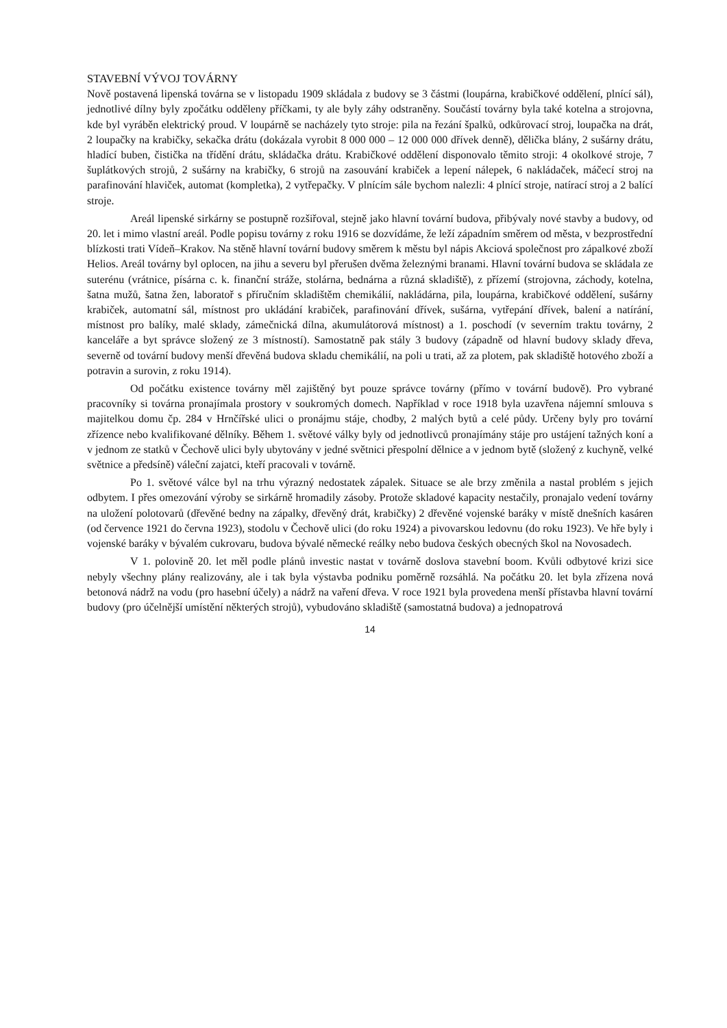STAVEBNÍ VÝVOJ TOVÁRNY
Nově postavená lipenská továrna se v listopadu 1909 skládala z budovy se 3 částmi (loupárna, krabičkové oddělení, plnící sál), jednotlivé dílny byly zpočátku odděleny příčkami, ty ale byly záhy odstraněny. Součástí továrny byla také kotelna a strojovna, kde byl vyráběn elektrický proud. V loupárně se nacházely tyto stroje: pila na řezání špalků, odkůrovací stroj, loupačka na drát, 2 loupačky na krabičky, sekačka drátu (dokázala vyrobit 8 000 000 – 12 000 000 dřívek denně), dělička blány, 2 sušárny drátu, hladící buben, čistička na třídění drátu, skládačka drátu. Krabičkové oddělení disponovalo těmito stroji: 4 okolkové stroje, 7 šuplátkových strojů, 2 sušárny na krabičky, 6 strojů na zasouvání krabiček a lepení nálepek, 6 nakládaček, máčecí stroj na parafinování hlaviček, automat (kompletka), 2 vytřepačky. V plnícím sále bychom nalezli: 4 plnící stroje, natírací stroj a 2 balící stroje.
Areál lipenské sirkárny se postupně rozšiřoval, stejně jako hlavní tovární budova, přibývaly nové stavby a budovy, od 20. let i mimo vlastní areál. Podle popisu továrny z roku 1916 se dozvídáme, že leží západním směrem od města, v bezprostřední blízkosti trati Vídeň–Krakov. Na stěně hlavní tovární budovy směrem k městu byl nápis Akciová společnost pro zápalkové zboží Helios. Areál továrny byl oplocen, na jihu a severu byl přerušen dvěma železnými branami. Hlavní tovární budova se skládala ze suterénu (vrátnice, písárna c. k. finanční stráže, stolárna, bednárna a různá skladiště), z přízemí (strojovna, záchody, kotelna, šatna mužů, šatna žen, laboratoř s příručním skladištěm chemikálií, nakládárna, pila, loupárna, krabičkové oddělení, sušárny krabiček, automatní sál, místnost pro ukládání krabiček, parafinování dřívek, sušárna, vytřepání dřívek, balení a natírání, místnost pro balíky, malé sklady, zámečnická dílna, akumulátorová místnost) a 1. poschodí (v severním traktu továrny, 2 kanceláře a byt správce složený ze 3 místností). Samostatně pak stály 3 budovy (západně od hlavní budovy sklady dřeva, severně od tovární budovy menší dřevěná budova skladu chemikálií, na poli u trati, až za plotem, pak skladiště hotového zboží a potravin a surovin, z roku 1914).
Od počátku existence továrny měl zajištěný byt pouze správce továrny (přímo v tovární budově). Pro vybrané pracovníky si továrna pronajímala prostory v soukromých domech. Například v roce 1918 byla uzavřena nájemní smlouva s majitelkou domu čp. 284 v Hrnčířské ulici o pronájmu stáje, chodby, 2 malých bytů a celé půdy. Určeny byly pro tovární zřízence nebo kvalifikované dělníky. Během 1. světové války byly od jednotlivců pronajímány stáje pro ustájení tažných koní a v jednom ze statků v Čechově ulici byly ubytovány v jedné světnici přespolní dělnice a v jednom bytě (složený z kuchyně, velké světnice a předsíně) váleční zajatci, kteří pracovali v továrně.
Po 1. světové válce byl na trhu výrazný nedostatek zápalek. Situace se ale brzy změnila a nastal problém s jejich odbytem. I přes omezování výroby se sirkárně hromadily zásoby. Protože skladové kapacity nestačily, pronajalo vedení továrny na uložení polotovarů (dřevěné bedny na zápalky, dřevěný drát, krabičky) 2 dřevěné vojenské baráky v místě dnešních kasáren (od července 1921 do června 1923), stodolu v Čechově ulici (do roku 1924) a pivovarskou ledovnu (do roku 1923). Ve hře byly i vojenské baráky v bývalém cukrovaru, budova bývalé německé reálky nebo budova českých obecných škol na Novosadech.
V 1. polovině 20. let měl podle plánů investic nastat v továrně doslova stavební boom. Kvůli odbytové krizi sice nebyly všechny plány realizovány, ale i tak byla výstavba podniku poměrně rozsáhlá. Na počátku 20. let byla zřízena nová betonová nádrž na vodu (pro hasební účely) a nádrž na vaření dřeva. V roce 1921 byla provedena menší přístavba hlavní tovární budovy (pro účelnější umístění některých strojů), vybudováno skladiště (samostatná budova) a jednopatrová
14